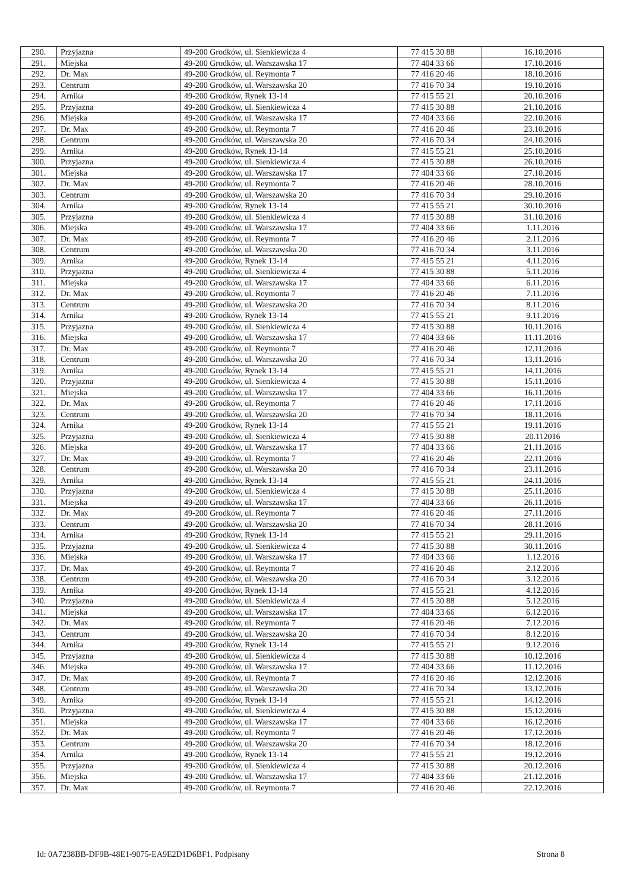| 290. | Przyjazna | 49-200 Grodków, ul. Sienkiewicza 4 | 77 415 30 88 | 16.10.2016 |
| 291. | Miejska | 49-200 Grodków, ul. Warszawska 17 | 77 404 33 66 | 17.10.2016 |
| 292. | Dr. Max | 49-200 Grodków, ul. Reymonta 7 | 77 416 20 46 | 18.10.2016 |
| 293. | Centrum | 49-200 Grodków, ul. Warszawska 20 | 77 416 70 34 | 19.10.2016 |
| 294. | Arnika | 49-200 Grodków, Rynek 13-14 | 77 415 55 21 | 20.10.2016 |
| 295. | Przyjazna | 49-200 Grodków, ul. Sienkiewicza 4 | 77 415 30 88 | 21.10.2016 |
| 296. | Miejska | 49-200 Grodków, ul. Warszawska 17 | 77 404 33 66 | 22.10.2016 |
| 297. | Dr. Max | 49-200 Grodków, ul. Reymonta 7 | 77 416 20 46 | 23.10.2016 |
| 298. | Centrum | 49-200 Grodków, ul. Warszawska 20 | 77 416 70 34 | 24.10.2016 |
| 299. | Arnika | 49-200 Grodków, Rynek 13-14 | 77 415 55 21 | 25.10.2016 |
| 300. | Przyjazna | 49-200 Grodków, ul. Sienkiewicza 4 | 77 415 30 88 | 26.10.2016 |
| 301. | Miejska | 49-200 Grodków, ul. Warszawska 17 | 77 404 33 66 | 27.10.2016 |
| 302. | Dr. Max | 49-200 Grodków, ul. Reymonta 7 | 77 416 20 46 | 28.10.2016 |
| 303. | Centrum | 49-200 Grodków, ul. Warszawska 20 | 77 416 70 34 | 29.10.2016 |
| 304. | Arnika | 49-200 Grodków, Rynek 13-14 | 77 415 55 21 | 30.10.2016 |
| 305. | Przyjazna | 49-200 Grodków, ul. Sienkiewicza 4 | 77 415 30 88 | 31.10.2016 |
| 306. | Miejska | 49-200 Grodków, ul. Warszawska 17 | 77 404 33 66 | 1.11.2016 |
| 307. | Dr. Max | 49-200 Grodków, ul. Reymonta 7 | 77 416 20 46 | 2.11.2016 |
| 308. | Centrum | 49-200 Grodków, ul. Warszawska 20 | 77 416 70 34 | 3.11.2016 |
| 309. | Arnika | 49-200 Grodków, Rynek 13-14 | 77 415 55 21 | 4.11.2016 |
| 310. | Przyjazna | 49-200 Grodków, ul. Sienkiewicza 4 | 77 415 30 88 | 5.11.2016 |
| 311. | Miejska | 49-200 Grodków, ul. Warszawska 17 | 77 404 33 66 | 6.11.2016 |
| 312. | Dr. Max | 49-200 Grodków, ul. Reymonta 7 | 77 416 20 46 | 7.11.2016 |
| 313. | Centrum | 49-200 Grodków, ul. Warszawska 20 | 77 416 70 34 | 8.11.2016 |
| 314. | Arnika | 49-200 Grodków, Rynek 13-14 | 77 415 55 21 | 9.11.2016 |
| 315. | Przyjazna | 49-200 Grodków, ul. Sienkiewicza 4 | 77 415 30 88 | 10.11.2016 |
| 316. | Miejska | 49-200 Grodków, ul. Warszawska 17 | 77 404 33 66 | 11.11.2016 |
| 317. | Dr. Max | 49-200 Grodków, ul. Reymonta 7 | 77 416 20 46 | 12.11.2016 |
| 318. | Centrum | 49-200 Grodków, ul. Warszawska 20 | 77 416 70 34 | 13.11.2016 |
| 319. | Arnika | 49-200 Grodków, Rynek 13-14 | 77 415 55 21 | 14.11.2016 |
| 320. | Przyjazna | 49-200 Grodków, ul. Sienkiewicza 4 | 77 415 30 88 | 15.11.2016 |
| 321. | Miejska | 49-200 Grodków, ul. Warszawska 17 | 77 404 33 66 | 16.11.2016 |
| 322. | Dr. Max | 49-200 Grodków, ul. Reymonta 7 | 77 416 20 46 | 17.11.2016 |
| 323. | Centrum | 49-200 Grodków, ul. Warszawska 20 | 77 416 70 34 | 18.11.2016 |
| 324. | Arnika | 49-200 Grodków, Rynek 13-14 | 77 415 55 21 | 19.11.2016 |
| 325. | Przyjazna | 49-200 Grodków, ul. Sienkiewicza 4 | 77 415 30 88 | 20.112016 |
| 326. | Miejska | 49-200 Grodków, ul. Warszawska 17 | 77 404 33 66 | 21.11.2016 |
| 327. | Dr. Max | 49-200 Grodków, ul. Reymonta 7 | 77 416 20 46 | 22.11.2016 |
| 328. | Centrum | 49-200 Grodków, ul. Warszawska 20 | 77 416 70 34 | 23.11.2016 |
| 329. | Arnika | 49-200 Grodków, Rynek 13-14 | 77 415 55 21 | 24.11.2016 |
| 330. | Przyjazna | 49-200 Grodków, ul. Sienkiewicza 4 | 77 415 30 88 | 25.11.2016 |
| 331. | Miejska | 49-200 Grodków, ul. Warszawska 17 | 77 404 33 66 | 26.11.2016 |
| 332. | Dr. Max | 49-200 Grodków, ul. Reymonta 7 | 77 416 20 46 | 27.11.2016 |
| 333. | Centrum | 49-200 Grodków, ul. Warszawska 20 | 77 416 70 34 | 28.11.2016 |
| 334. | Arnika | 49-200 Grodków, Rynek 13-14 | 77 415 55 21 | 29.11.2016 |
| 335. | Przyjazna | 49-200 Grodków, ul. Sienkiewicza 4 | 77 415 30 88 | 30.11.2016 |
| 336. | Miejska | 49-200 Grodków, ul. Warszawska 17 | 77 404 33 66 | 1.12.2016 |
| 337. | Dr. Max | 49-200 Grodków, ul. Reymonta 7 | 77 416 20 46 | 2.12.2016 |
| 338. | Centrum | 49-200 Grodków, ul. Warszawska 20 | 77 416 70 34 | 3.12.2016 |
| 339. | Arnika | 49-200 Grodków, Rynek 13-14 | 77 415 55 21 | 4.12.2016 |
| 340. | Przyjazna | 49-200 Grodków, ul. Sienkiewicza 4 | 77 415 30 88 | 5.12.2016 |
| 341. | Miejska | 49-200 Grodków, ul. Warszawska 17 | 77 404 33 66 | 6.12.2016 |
| 342. | Dr. Max | 49-200 Grodków, ul. Reymonta 7 | 77 416 20 46 | 7.12.2016 |
| 343. | Centrum | 49-200 Grodków, ul. Warszawska 20 | 77 416 70 34 | 8.12.2016 |
| 344. | Arnika | 49-200 Grodków, Rynek 13-14 | 77 415 55 21 | 9.12.2016 |
| 345. | Przyjazna | 49-200 Grodków, ul. Sienkiewicza 4 | 77 415 30 88 | 10.12.2016 |
| 346. | Miejska | 49-200 Grodków, ul. Warszawska 17 | 77 404 33 66 | 11.12.2016 |
| 347. | Dr. Max | 49-200 Grodków, ul. Reymonta 7 | 77 416 20 46 | 12.12.2016 |
| 348. | Centrum | 49-200 Grodków, ul. Warszawska 20 | 77 416 70 34 | 13.12.2016 |
| 349. | Arnika | 49-200 Grodków, Rynek 13-14 | 77 415 55 21 | 14.12.2016 |
| 350. | Przyjazna | 49-200 Grodków, ul. Sienkiewicza 4 | 77 415 30 88 | 15.12.2016 |
| 351. | Miejska | 49-200 Grodków, ul. Warszawska 17 | 77 404 33 66 | 16.12.2016 |
| 352. | Dr. Max | 49-200 Grodków, ul. Reymonta 7 | 77 416 20 46 | 17.12.2016 |
| 353. | Centrum | 49-200 Grodków, ul. Warszawska 20 | 77 416 70 34 | 18.12.2016 |
| 354. | Arnika | 49-200 Grodków, Rynek 13-14 | 77 415 55 21 | 19.12.2016 |
| 355. | Przyjazna | 49-200 Grodków, ul. Sienkiewicza 4 | 77 415 30 88 | 20.12.2016 |
| 356. | Miejska | 49-200 Grodków, ul. Warszawska 17 | 77 404 33 66 | 21.12.2016 |
| 357. | Dr. Max | 49-200 Grodków, ul. Reymonta 7 | 77 416 20 46 | 22.12.2016 |
Id: 0A7238BB-DF9B-48E1-9075-EA9E2D1D6BF1. Podpisany Strona 8